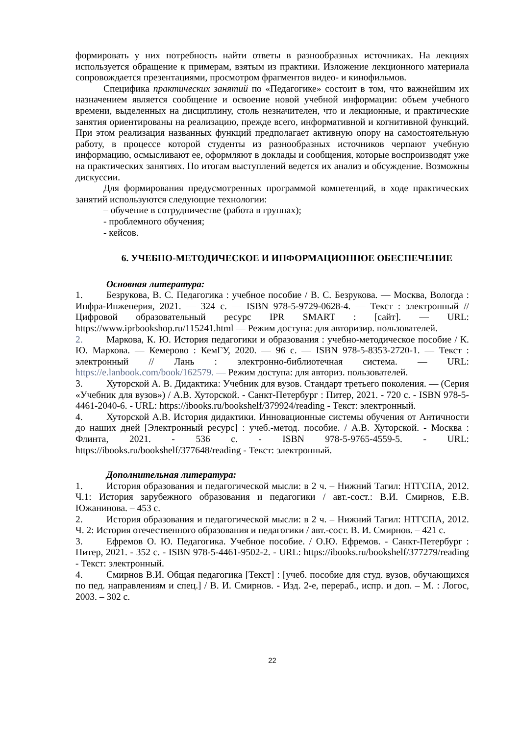формировать у них потребность найти ответы в разнообразных источниках. На лекциях используется обращение к примерам, взятым из практики. Изложение лекционного материала сопровождается презентациями, просмотром фрагментов видео- и кинофильмов.
Специфика практических занятий по «Педагогике» состоит в том, что важнейшим их назначением является сообщение и освоение новой учебной информации: объем учебного времени, выделенных на дисциплину, столь незначителен, что и лекционные, и практические занятия ориентированы на реализацию, прежде всего, информативной и когнитивной функций. При этом реализация названных функций предполагает активную опору на самостоятельную работу, в процессе которой студенты из разнообразных источников черпают учебную информацию, осмысливают ее, оформляют в доклады и сообщения, которые воспроизводят уже на практических занятиях. По итогам выступлений ведется их анализ и обсуждение. Возможны дискуссии.
Для формирования предусмотренных программой компетенций, в ходе практических занятий используются следующие технологии:
– обучение в сотрудничестве (работа в группах);
- проблемного обучения;
- кейсов.
6. УЧЕБНО-МЕТОДИЧЕСКОЕ И ИНФОРМАЦИОННОЕ ОБЕСПЕЧЕНИЕ
Основная литература:
1. Безрукова, В. С. Педагогика : учебное пособие / В. С. Безрукова. — Москва, Вологда : Инфра-Инженерия, 2021. — 324 с. — ISBN 978-5-9729-0628-4. — Текст : электронный // Цифровой образовательный ресурс IPR SMART : [сайт]. — URL: https://www.iprbookshop.ru/115241.html — Режим доступа: для авторизир. пользователей.
2. Маркова, К. Ю. История педагогики и образования : учебно-методическое пособие / К. Ю. Маркова. — Кемерово : КемГУ, 2020. — 96 с. — ISBN 978-5-8353-2720-1. — Текст : электронный // Лань : электронно-библиотечная система. — URL: https://e.lanbook.com/book/162579. — Режим доступа: для авториз. пользователей.
3. Хуторской А. В. Дидактика: Учебник для вузов. Стандарт третьего поколения. — (Серия «Учебник для вузов») / А.В. Хуторской. - Санкт-Петербург : Питер, 2021. - 720 с. - ISBN 978-5-4461-2040-6. - URL: https://ibooks.ru/bookshelf/379924/reading - Текст: электронный.
4. Хуторской А.В. История дидактики. Инновационные системы обучения от Античности до наших дней [Электронный ресурс] : учеб.-метод. пособие. / А.В. Хуторской. - Москва : Флинта, 2021. - 536 с. - ISBN 978-5-9765-4559-5. - URL: https://ibooks.ru/bookshelf/377648/reading - Текст: электронный.
Дополнительная литература:
1. История образования и педагогической мысли: в 2 ч. – Нижний Тагил: НТГСПА, 2012. Ч.1: История зарубежного образования и педагогики / авт.-сост.: В.И. Смирнов, Е.В. Южанинова. – 453 с.
2. История образования и педагогической мысли: в 2 ч. – Нижний Тагил: НТГСПА, 2012. Ч. 2: История отечественного образования и педагогики / авт.-сост. В. И. Смирнов. – 421 с.
3. Ефремов О. Ю. Педагогика. Учебное пособие. / О.Ю. Ефремов. - Санкт-Петербург : Питер, 2021. - 352 с. - ISBN 978-5-4461-9502-2. - URL: https://ibooks.ru/bookshelf/377279/reading - Текст: электронный.
4. Смирнов В.И. Общая педагогика [Текст] : [учеб. пособие для студ. вузов, обучающихся по пед. направлениям и спец.] / В. И. Смирнов. - Изд. 2-е, перераб., испр. и доп. – М. : Логос, 2003. – 302 с.
22